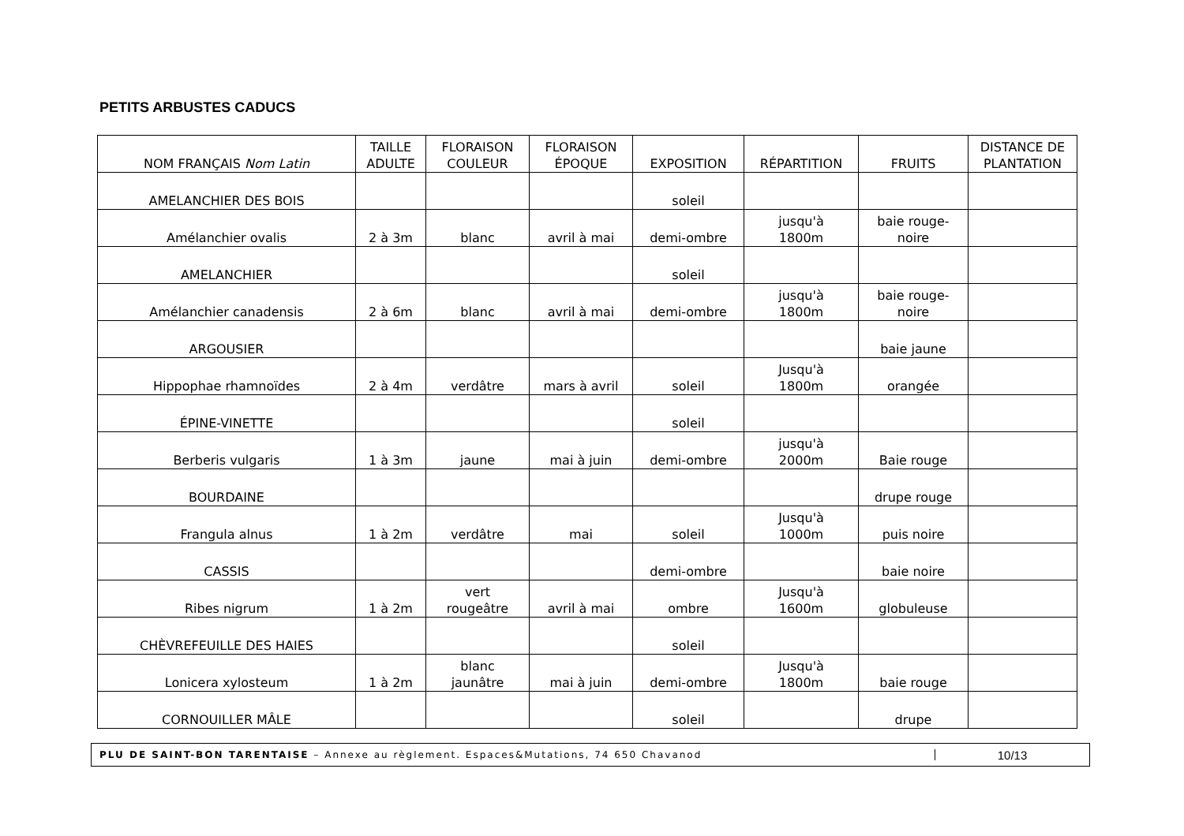PETITS ARBUSTES CADUCS
| NOM FRANÇAIS Nom Latin | TAILLE ADULTE | FLORAISON COULEUR | FLORAISON ÉPOQUE | EXPOSITION | RÉPARTITION | FRUITS | DISTANCE DE PLANTATION |
| --- | --- | --- | --- | --- | --- | --- | --- |
| AMELANCHIER DES BOIS | | | | soleil | | | |
| Amélanchier ovalis | 2 à 3m | blanc | avril à mai | demi-ombre | jusqu'à 1800m | baie rouge- noire | |
| AMELANCHIER | | | | soleil | | | |
| Amélanchier canadensis | 2 à 6m | blanc | avril à mai | demi-ombre | jusqu'à 1800m | baie rouge- noire | |
| ARGOUSIER | | | | | | baie jaune | |
| Hippophae rhamnoïdes | 2 à 4m | verdâtre | mars à avril | soleil | Jusqu'à 1800m | orangée | |
| ÉPINE-VINETTE | | | | soleil | | | |
| Berberis vulgaris | 1 à 3m | jaune | mai à juin | demi-ombre | jusqu'à 2000m | Baie rouge | |
| BOURDAINE | | | | | | drupe rouge | |
| Frangula alnus | 1 à 2m | verdâtre | mai | soleil | Jusqu'à 1000m | puis noire | |
| CASSIS | | | | demi-ombre | | baie noire | |
| Ribes nigrum | 1 à 2m | vert rougeâtre | avril à mai | ombre | Jusqu'à 1600m | globuleuse | |
| CHÈVREFEUILLE DES HAIES | | | | soleil | | | |
| Lonicera xylosteum | 1 à 2m | blanc jaunâtre | mai à juin | demi-ombre | Jusqu'à 1800m | baie rouge | |
| CORNOUILLER MÂLE | | | | soleil | | drupe | |
PLU DE SAINT-BON TARENTAISE – Annexe au règlement. Espaces&Mutations, 74 650 Chavanod
10/13